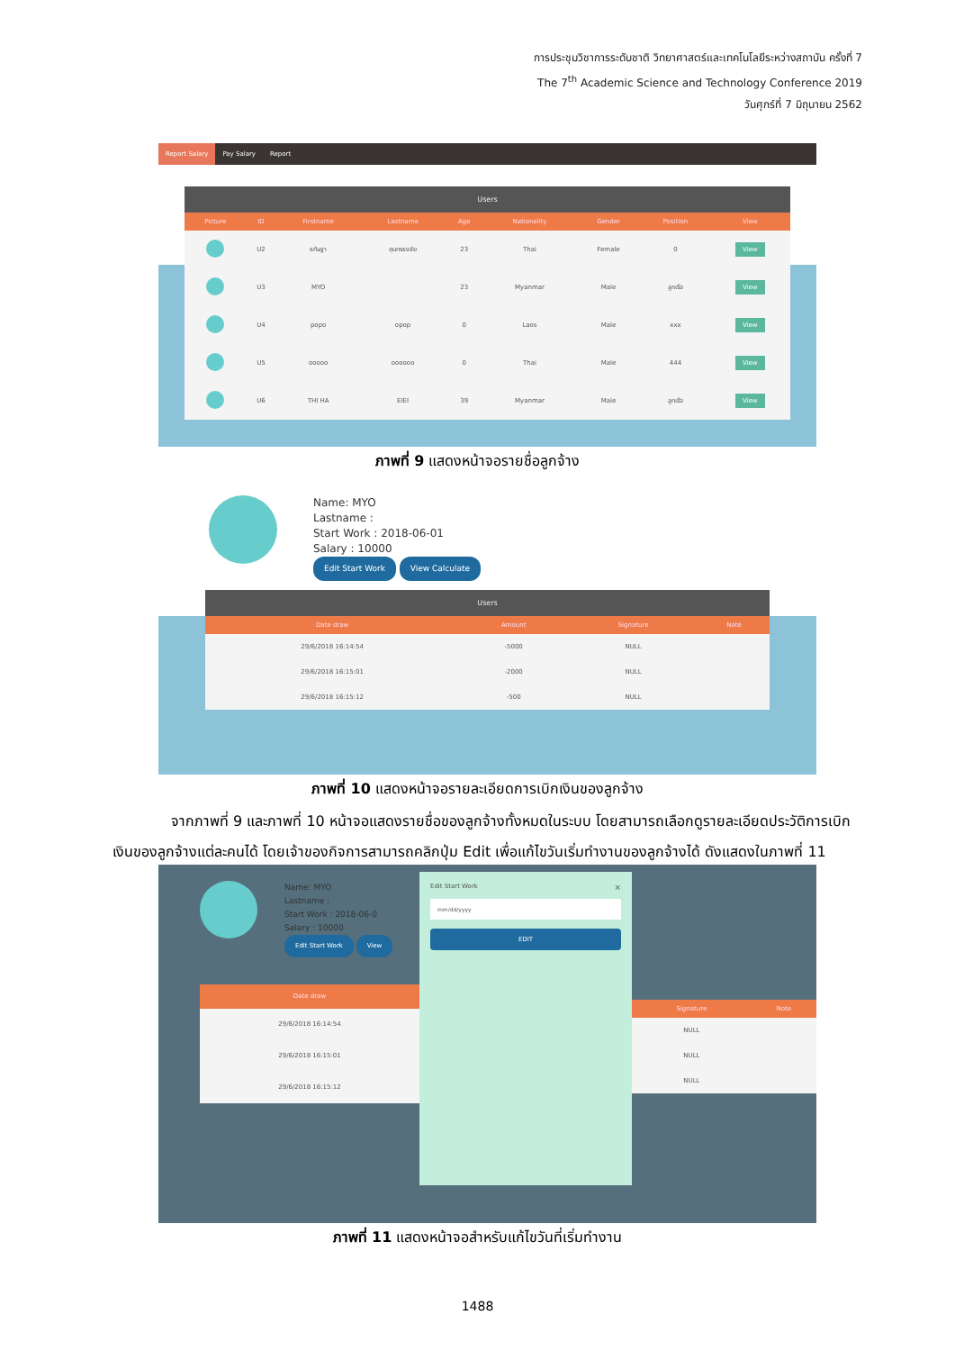การประชุมวิชาการระดับชาติ วิทยาศาสตร์และเทคโนโลยีระหว่างสถาบัน ครั้งที่ 7
The 7<sup>th</sup> Academic Science and Technology Conference 2019
วันศุกร์ที่ 7 มิถุนายน 2562
Report Salary Pay Salary Report
Users
| Picture | ID | Firstname | Lastname | Age | Nationality | Gender | Position | View |
| --- | --- | --- | --- | --- | --- | --- | --- | --- |
| | U2 | ธภัษฐา | ศุนทรธงชัย | 23 | Thai | Female | 0 | View |
| | U3 | MYO | | 23 | Myanmar | Male | ลูกเรือ | View |
| | U4 | popo | opop | 0 | Laos | Male | xxx | View |
| | U5 | ooooo | oooooo | 0 | Thai | Male | 444 | View |
| | U6 | THI HA | EIEI | 39 | Myanmar | Male | ลูกเรือ | View |
ภาพที่ 9 แสดงหน้าจอรายชื่อลูกจ้าง
Name: MYO
Lastname :
Start Work : 2018-06-01
Salary : 10000
Edit Start Work View Calculate
Users
| Date draw | Amount | Signature | Note |
| --- | --- | --- | --- |
| 29/6/2018 16:14:54 | -5000 | NULL | |
| 29/6/2018 16:15:01 | -2000 | NULL | |
| 29/6/2018 16:15:12 | -500 | NULL | |
ภาพที่ 10 แสดงหน้าจอรายละเอียดการเบิกเงินของลูกจ้าง
จากภาพที่ 9 และภาพที่ 10 หน้าจอแสดงรายชื่อของลูกจ้างทั้งหมดในระบบ โดยสามารถเลือกดูรายละเอียดประวัติการเบิกเงินของลูกจ้างแต่ละคนได้ โดยเจ้าของกิจการสามารถคลิกปุ่ม Edit เพื่อแก้ไขวันเริ่มทำงานของลูกจ้างได้ ดังแสดงในภาพที่ 11
Name: MYO
Lastname :
Start Work : 2018-06-0
Salary : 10000
Edit Start Work View
| Date draw |
| --- |
| 29/6/2018 16:14:54 |
| 29/6/2018 16:15:01 |
| 29/6/2018 16:15:12 |
Edit Start Work ×
mm/dd/yyyy
EDIT
| Signature | Note |
| --- | --- |
| NULL | |
| NULL | |
| NULL | |
ภาพที่ 11 แสดงหน้าจอสำหรับแก้ไขวันที่เริ่มทำงาน
1488